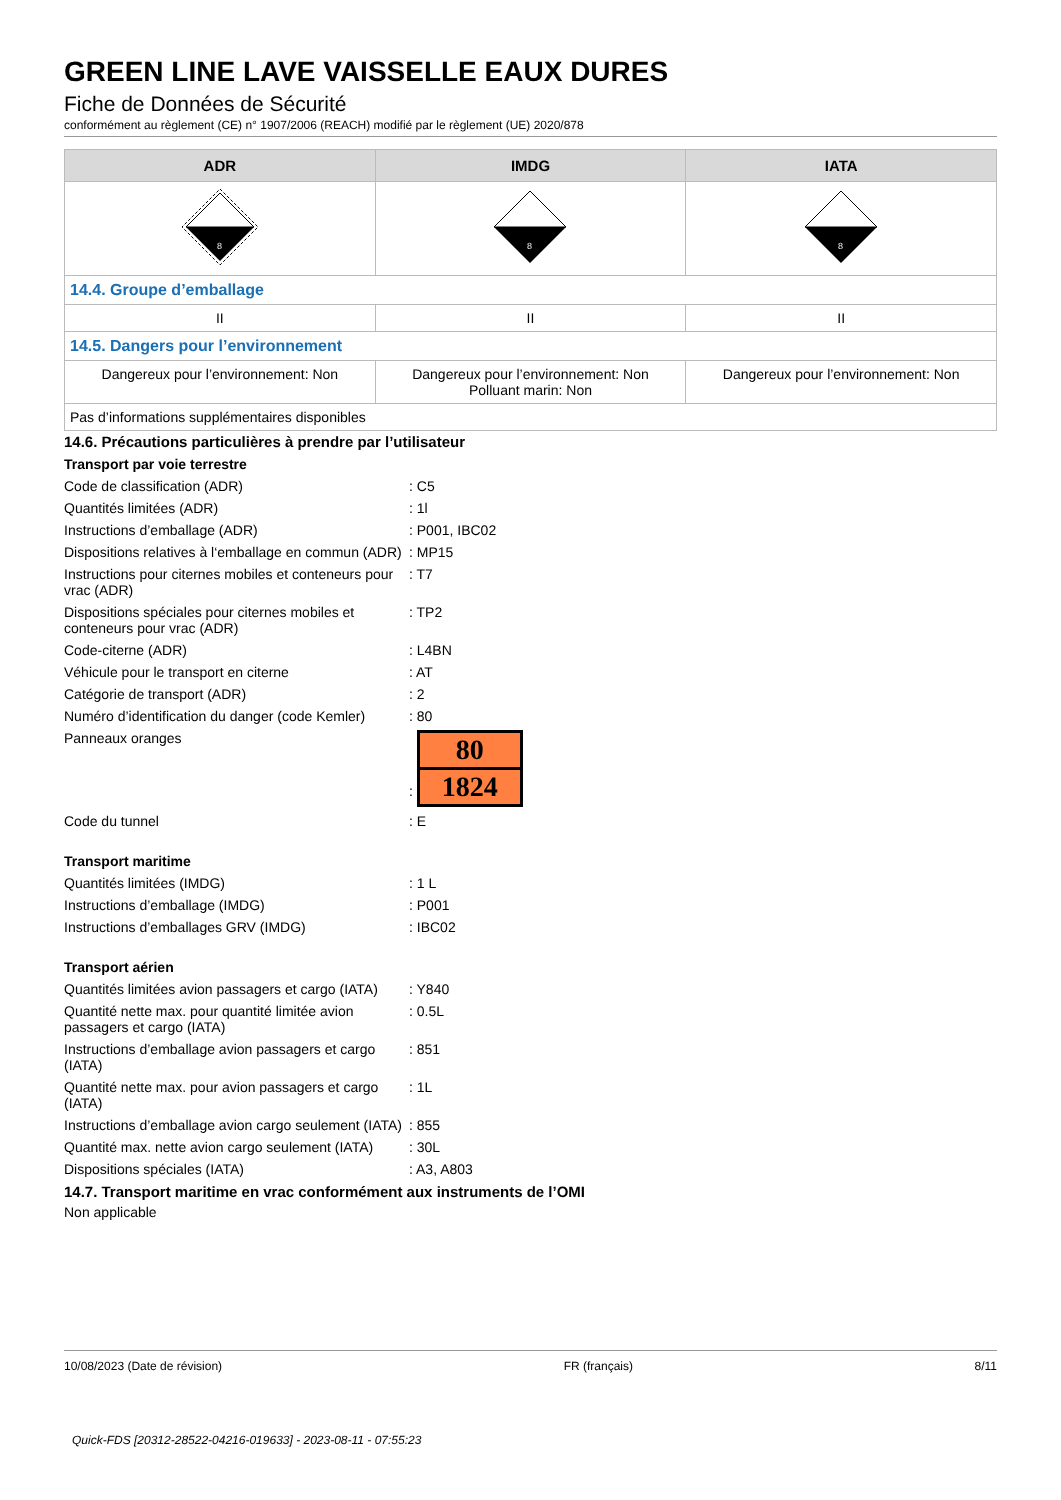GREEN LINE LAVE VAISSELLE EAUX DURES
Fiche de Données de Sécurité
conformément au règlement (CE) n° 1907/2006 (REACH) modifié par le règlement (UE) 2020/878
| ADR | IMDG | IATA |
| --- | --- | --- |
| 8 | 8 | 8 |
| 14.4. Groupe d’emballage | | |
| II | II | II |
| 14.5. Dangers pour l’environnement | | |
| Dangereux pour l’environnement: Non | Dangereux pour l’environnement: Non Polluant marin: Non | Dangereux pour l’environnement: Non |
| Pas d’informations supplémentaires disponibles | | |
14.6. Précautions particulières à prendre par l’utilisateur
Transport par voie terrestre
| Code de classification (ADR) | : C5 |
| Quantités limitées (ADR) | : 1l |
| Instructions d’emballage (ADR) | : P001, IBC02 |
| Dispositions relatives à l‘emballage en commun (ADR) | : MP15 |
| Instructions pour citernes mobiles et conteneurs pour vrac (ADR) | : T7 |
| Dispositions spéciales pour citernes mobiles et conteneurs pour vrac (ADR) | : TP2 |
| Code-citerne (ADR) | : L4BN |
| Véhicule pour le transport en citerne | : AT |
| Catégorie de transport (ADR) | : 2 |
| Numéro d’identification du danger (code Kemler) | : 80 |
| Panneaux oranges | : 80 1824 |
| Code du tunnel | : E |
Transport maritime
| Quantités limitées (IMDG) | : 1 L |
| Instructions d’emballage (IMDG) | : P001 |
| Instructions d’emballages GRV (IMDG) | : IBC02 |
Transport aérien
| Quantités limitées avion passagers et cargo (IATA) | : Y840 |
| Quantité nette max. pour quantité limitée avion passagers et cargo (IATA) | : 0.5L |
| Instructions d’emballage avion passagers et cargo (IATA) | : 851 |
| Quantité nette max. pour avion passagers et cargo (IATA) | : 1L |
| Instructions d’emballage avion cargo seulement (IATA) | : 855 |
| Quantité max. nette avion cargo seulement (IATA) | : 30L |
| Dispositions spéciales (IATA) | : A3, A803 |
14.7. Transport maritime en vrac conformément aux instruments de l’OMI
Non applicable
10/08/2023 (Date de révision) FR (français) 8/11
Quick-FDS [20312-28522-04216-019633] - 2023-08-11 - 07:55:23